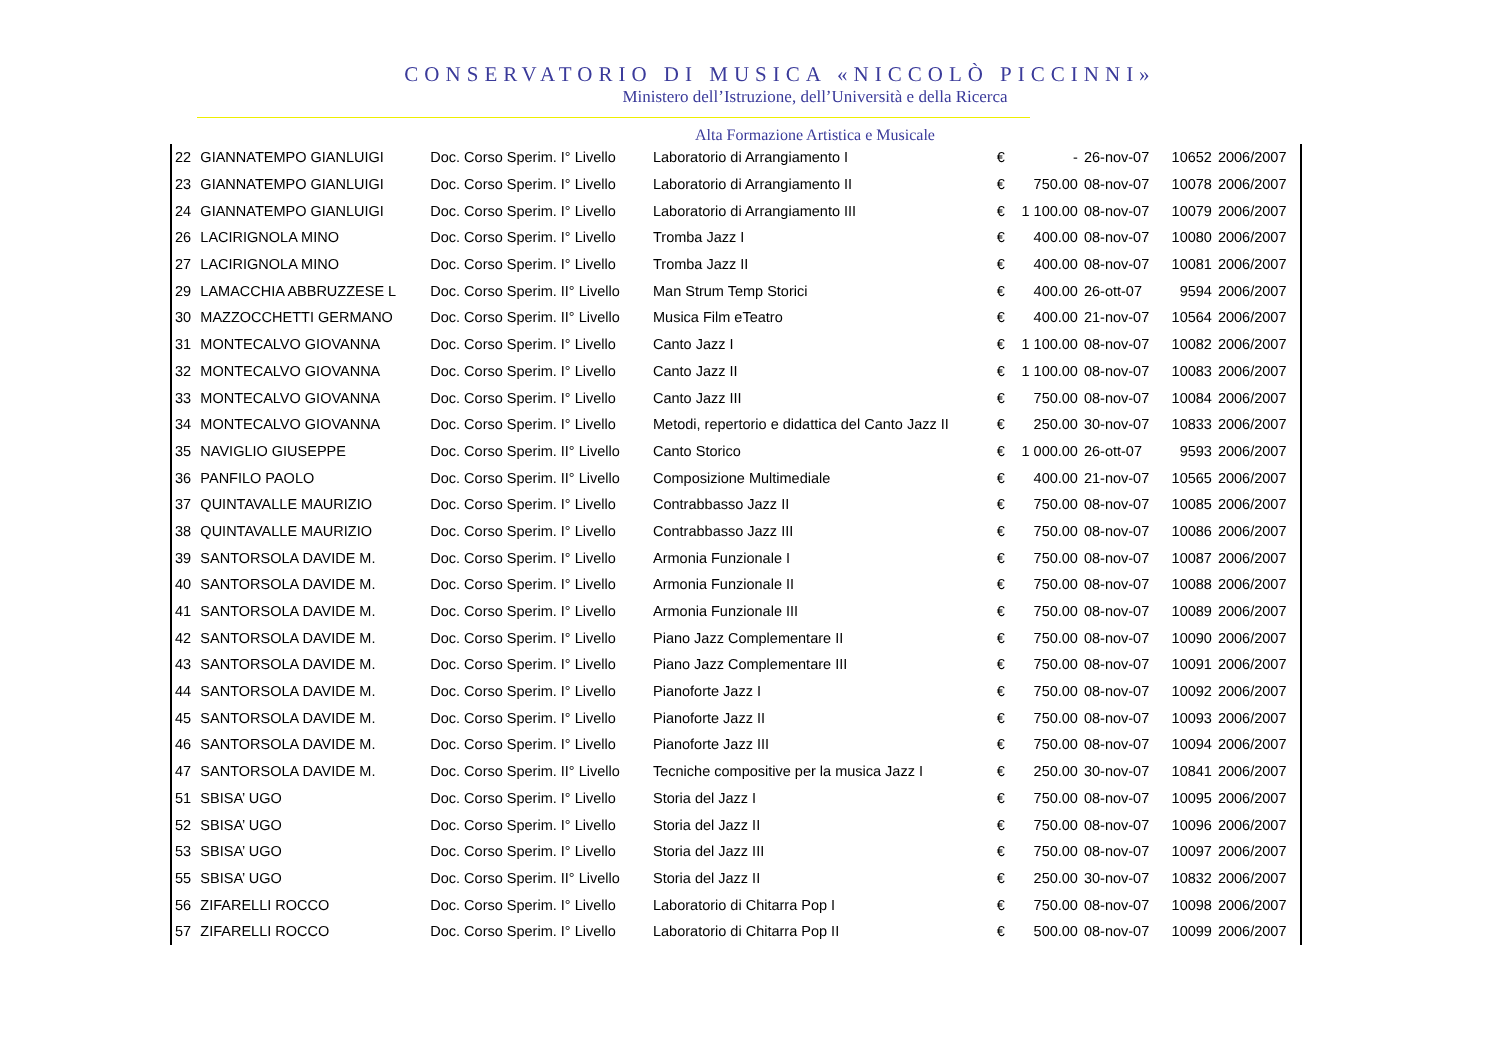CONSERVATORIO DI MUSICA «NICCOLÒ PICCINNI»
Ministero dell’Istruzione, dell’Università e della Ricerca
Alta Formazione Artistica e Musicale
| 22 | GIANNATEMPO GIANLUIGI | Doc. Corso Sperim. I° Livello | Laboratorio di Arrangiamento I | € | - | 26-nov-07 | 10652 | 2006/2007 |
| 23 | GIANNATEMPO GIANLUIGI | Doc. Corso Sperim. I° Livello | Laboratorio di Arrangiamento II | € | 750.00 | 08-nov-07 | 10078 | 2006/2007 |
| 24 | GIANNATEMPO GIANLUIGI | Doc. Corso Sperim. I° Livello | Laboratorio di Arrangiamento III | € | 1 100.00 | 08-nov-07 | 10079 | 2006/2007 |
| 26 | LACIRIGNOLA MINO | Doc. Corso Sperim. I° Livello | Tromba Jazz I | € | 400.00 | 08-nov-07 | 10080 | 2006/2007 |
| 27 | LACIRIGNOLA MINO | Doc. Corso Sperim. I° Livello | Tromba Jazz II | € | 400.00 | 08-nov-07 | 10081 | 2006/2007 |
| 29 | LAMACCHIA ABBRUZZESE L | Doc. Corso Sperim. II° Livello | Man Strum Temp Storici | € | 400.00 | 26-ott-07 | 9594 | 2006/2007 |
| 30 | MAZZOCCHETTI GERMANO | Doc. Corso Sperim. II° Livello | Musica Film eTeatro | € | 400.00 | 21-nov-07 | 10564 | 2006/2007 |
| 31 | MONTECALVO GIOVANNA | Doc. Corso Sperim. I° Livello | Canto Jazz I | € | 1 100.00 | 08-nov-07 | 10082 | 2006/2007 |
| 32 | MONTECALVO GIOVANNA | Doc. Corso Sperim. I° Livello | Canto Jazz II | € | 1 100.00 | 08-nov-07 | 10083 | 2006/2007 |
| 33 | MONTECALVO GIOVANNA | Doc. Corso Sperim. I° Livello | Canto Jazz III | € | 750.00 | 08-nov-07 | 10084 | 2006/2007 |
| 34 | MONTECALVO GIOVANNA | Doc. Corso Sperim. I° Livello | Metodi, repertorio e didattica del Canto Jazz II | € | 250.00 | 30-nov-07 | 10833 | 2006/2007 |
| 35 | NAVIGLIO GIUSEPPE | Doc. Corso Sperim. II° Livello | Canto Storico | € | 1 000.00 | 26-ott-07 | 9593 | 2006/2007 |
| 36 | PANFILO PAOLO | Doc. Corso Sperim. II° Livello | Composizione Multimediale | € | 400.00 | 21-nov-07 | 10565 | 2006/2007 |
| 37 | QUINTAVALLE MAURIZIO | Doc. Corso Sperim. I° Livello | Contrabbasso Jazz II | € | 750.00 | 08-nov-07 | 10085 | 2006/2007 |
| 38 | QUINTAVALLE MAURIZIO | Doc. Corso Sperim. I° Livello | Contrabbasso Jazz III | € | 750.00 | 08-nov-07 | 10086 | 2006/2007 |
| 39 | SANTORSOLA DAVIDE M. | Doc. Corso Sperim. I° Livello | Armonia Funzionale I | € | 750.00 | 08-nov-07 | 10087 | 2006/2007 |
| 40 | SANTORSOLA DAVIDE M. | Doc. Corso Sperim. I° Livello | Armonia Funzionale II | € | 750.00 | 08-nov-07 | 10088 | 2006/2007 |
| 41 | SANTORSOLA DAVIDE M. | Doc. Corso Sperim. I° Livello | Armonia Funzionale III | € | 750.00 | 08-nov-07 | 10089 | 2006/2007 |
| 42 | SANTORSOLA DAVIDE M. | Doc. Corso Sperim. I° Livello | Piano Jazz Complementare II | € | 750.00 | 08-nov-07 | 10090 | 2006/2007 |
| 43 | SANTORSOLA DAVIDE M. | Doc. Corso Sperim. I° Livello | Piano Jazz Complementare III | € | 750.00 | 08-nov-07 | 10091 | 2006/2007 |
| 44 | SANTORSOLA DAVIDE M. | Doc. Corso Sperim. I° Livello | Pianoforte Jazz I | € | 750.00 | 08-nov-07 | 10092 | 2006/2007 |
| 45 | SANTORSOLA DAVIDE M. | Doc. Corso Sperim. I° Livello | Pianoforte Jazz II | € | 750.00 | 08-nov-07 | 10093 | 2006/2007 |
| 46 | SANTORSOLA DAVIDE M. | Doc. Corso Sperim. I° Livello | Pianoforte Jazz III | € | 750.00 | 08-nov-07 | 10094 | 2006/2007 |
| 47 | SANTORSOLA DAVIDE M. | Doc. Corso Sperim. II° Livello | Tecniche compositive per la musica Jazz I | € | 250.00 | 30-nov-07 | 10841 | 2006/2007 |
| 51 | SBISA’ UGO | Doc. Corso Sperim. I° Livello | Storia del Jazz I | € | 750.00 | 08-nov-07 | 10095 | 2006/2007 |
| 52 | SBISA’ UGO | Doc. Corso Sperim. I° Livello | Storia del Jazz II | € | 750.00 | 08-nov-07 | 10096 | 2006/2007 |
| 53 | SBISA’ UGO | Doc. Corso Sperim. I° Livello | Storia del Jazz III | € | 750.00 | 08-nov-07 | 10097 | 2006/2007 |
| 55 | SBISA’ UGO | Doc. Corso Sperim. II° Livello | Storia del Jazz II | € | 250.00 | 30-nov-07 | 10832 | 2006/2007 |
| 56 | ZIFARELLI ROCCO | Doc. Corso Sperim. I° Livello | Laboratorio di Chitarra Pop I | € | 750.00 | 08-nov-07 | 10098 | 2006/2007 |
| 57 | ZIFARELLI ROCCO | Doc. Corso Sperim. I° Livello | Laboratorio di Chitarra Pop II | € | 500.00 | 08-nov-07 | 10099 | 2006/2007 |